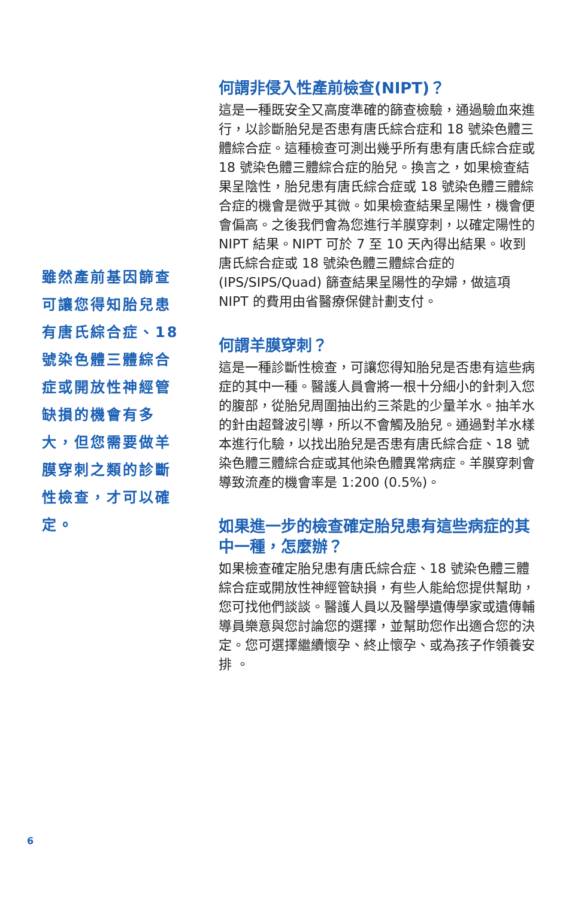雖然產前基因篩查可讓您得知胎兒患有唐氏綜合症、18 號染色體三體綜合症或開放性神經管缺損的機會有多大，但您需要做羊膜穿刺之類的診斷性檢查，才可以確定。
何謂非侵入性產前檢查(NIPT)？
這是一種既安全又高度準確的篩查檢驗，通過驗血來進行，以診斷胎兒是否患有唐氏綜合症和 18 號染色體三體綜合症。這種檢查可測出幾乎所有患有唐氏綜合症或 18 號染色體三體綜合症的胎兒。換言之，如果檢查結果呈陰性，胎兒患有唐氏綜合症或 18 號染色體三體綜合症的機會是微乎其微。如果檢查結果呈陽性，機會便會偏高。之後我們會為您進行羊膜穿刺，以確定陽性的 NIPT 結果。NIPT 可於 7 至 10 天內得出結果。收到唐氏綜合症或 18 號染色體三體綜合症的 (IPS/SIPS/Quad) 篩查結果呈陽性的孕婦，做這項 NIPT 的費用由省醫療保健計劃支付。
何謂羊膜穿刺？
這是一種診斷性檢查，可讓您得知胎兒是否患有這些病症的其中一種。醫護人員會將一根十分細小的針刺入您的腹部，從胎兒周圍抽出約三茶匙的少量羊水。抽羊水的針由超聲波引導，所以不會觸及胎兒。通過對羊水樣本進行化驗，以找出胎兒是否患有唐氏綜合症、18 號染色體三體綜合症或其他染色體異常病症。羊膜穿刺會導致流產的機會率是 1:200 (0.5%)。
如果進一步的檢查確定胎兒患有這些病症的其中一種，怎麼辦？
如果檢查確定胎兒患有唐氏綜合症、18 號染色體三體綜合症或開放性神經管缺損，有些人能給您提供幫助，您可找他們談談。醫護人員以及醫學遺傳學家或遺傳輔導員樂意與您討論您的選擇，並幫助您作出適合您的決定。您可選擇繼續懷孕、終止懷孕、或為孩子作領養安排 。
6